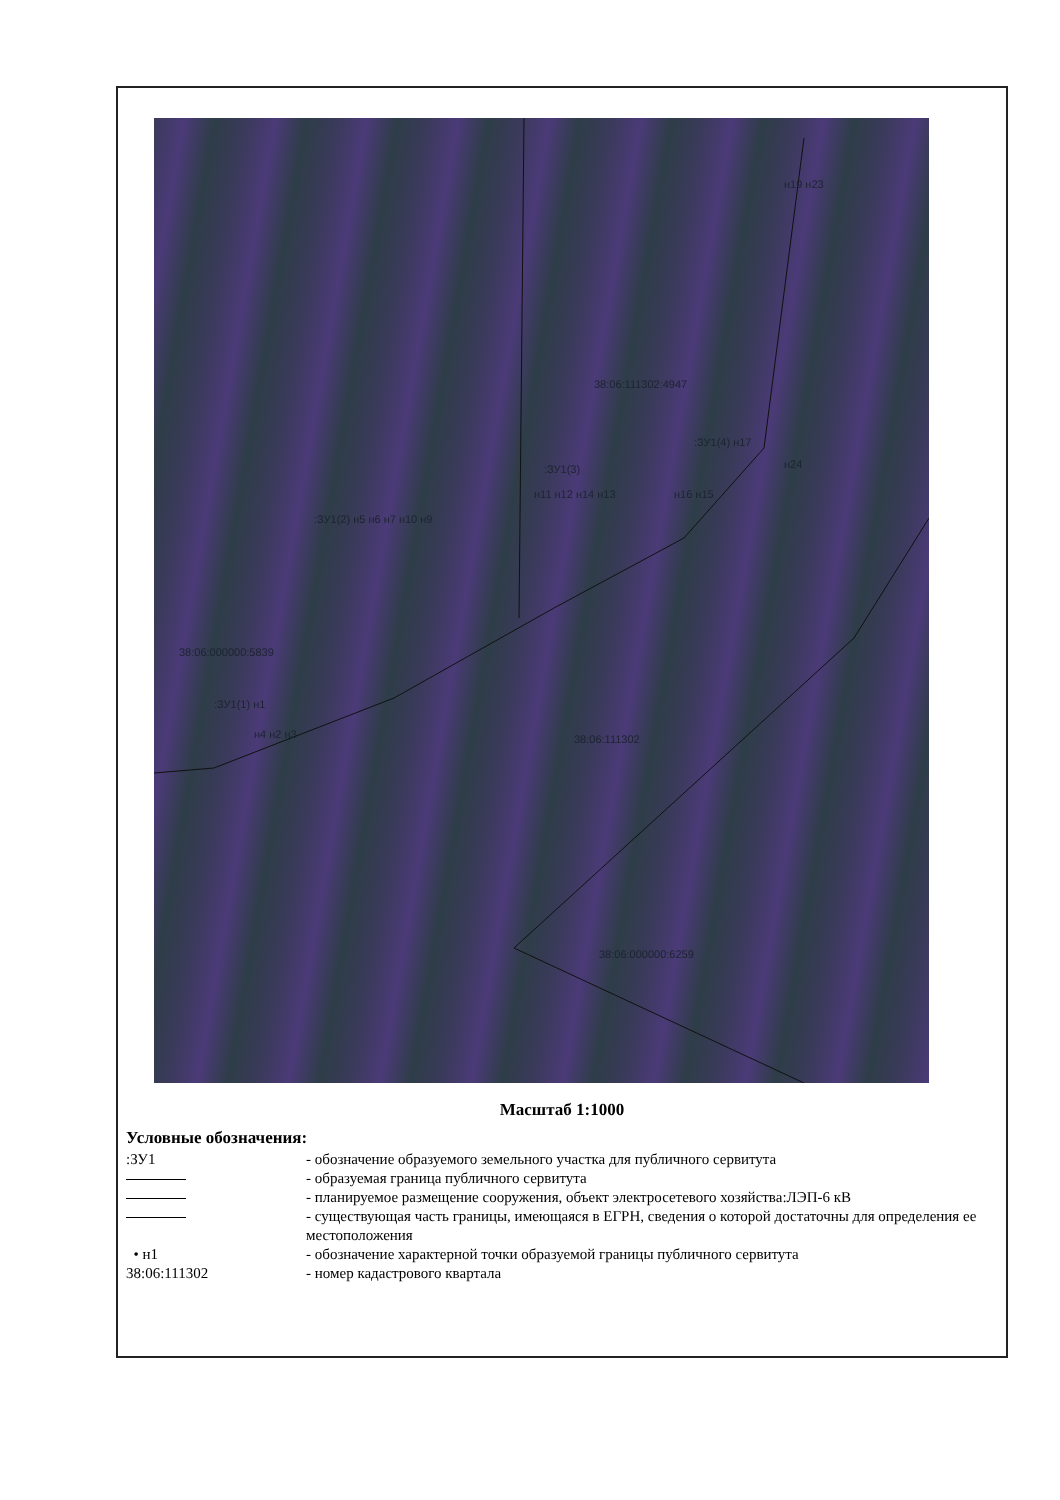38:06:111302:4947
:ЗУ1(4) н17
:ЗУ1(3)
н11 н12 н14 н13
:ЗУ1(2) н5 н6 н7 н10 н9
н16 н15
н24
н19 н23
38:06:000000:5839
:ЗУ1(1) н1
н4 н2 н3 38:06:111302
38:06:000000:6259
Масштаб 1:1000
Условные обозначения:
:ЗУ1 - обозначение образуемого земельного участка для публичного сервитута
- образуемая граница публичного сервитута
- планируемое размещение сооружения, объект электросетевого хозяйства:ЛЭП-6 кВ
- существующая часть границы, имеющаяся в ЕГРН, сведения о которой достаточны для определения ее местоположения
• н1 - обозначение характерной точки образуемой границы публичного сервитута
38:06:111302 - номер кадастрового квартала